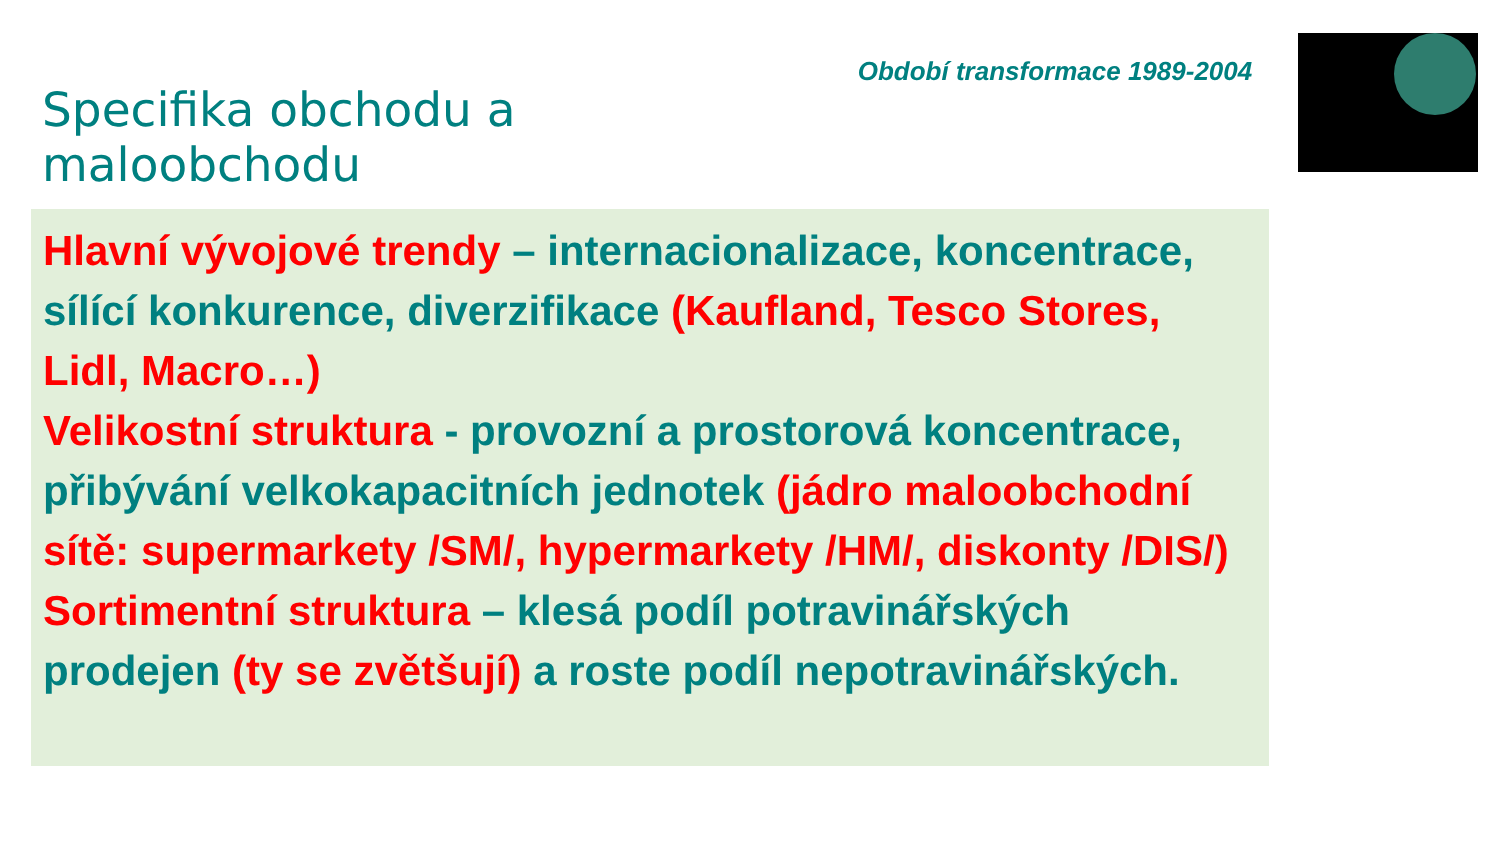Specifika obchodu a maloobchodu
Období transformace 1989-2004
Hlavní vývojové trendy – internacionalizace, koncentrace, sílící konkurence, diverzifikace (Kaufland, Tesco Stores, Lidl, Macro…)
Velikostní struktura - provozní a prostorová koncentrace, přibývání velkokapacitních jednotek (jádro maloobchodní sítě: supermarkety /SM/, hypermarkety /HM/, diskonty /DIS/)
Sortimentní struktura – klesá podíl potravinářských prodejen (ty se zvětšují) a roste podíl nepotravinářských.